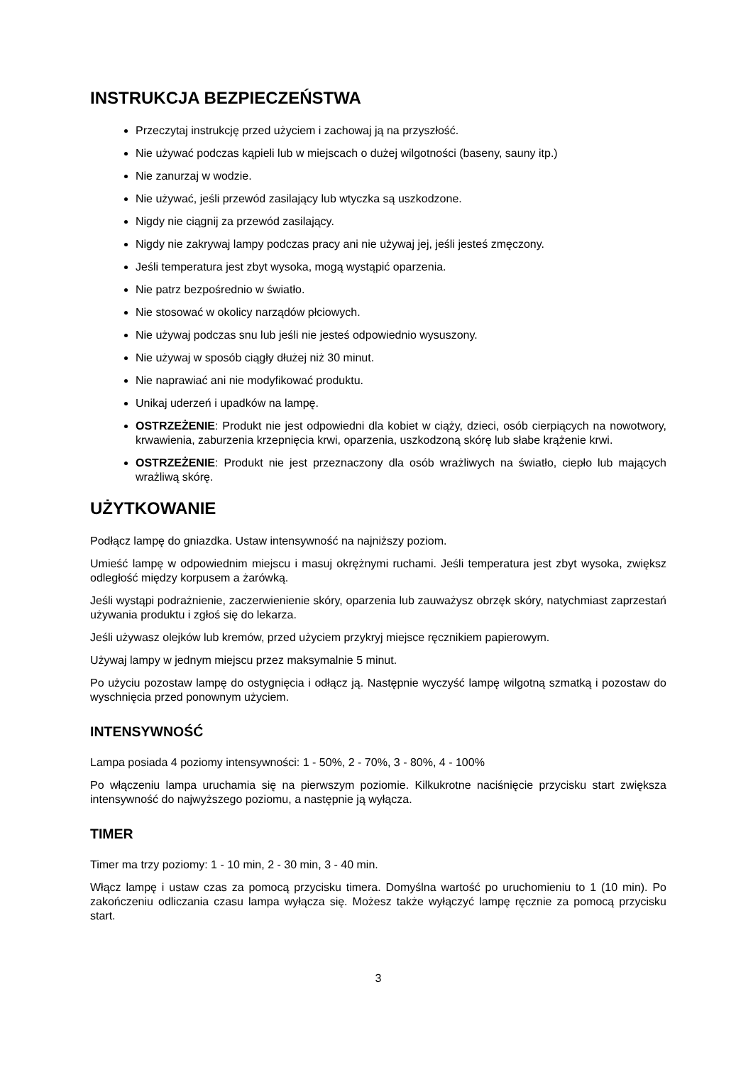INSTRUKCJA BEZPIECZEŃSTWA
Przeczytaj instrukcję przed użyciem i zachowaj ją na przyszłość.
Nie używać podczas kąpieli lub w miejscach o dużej wilgotności (baseny, sauny itp.)
Nie zanurzaj w wodzie.
Nie używać, jeśli przewód zasilający lub wtyczka są uszkodzone.
Nigdy nie ciągnij za przewód zasilający.
Nigdy nie zakrywaj lampy podczas pracy ani nie używaj jej, jeśli jesteś zmęczony.
Jeśli temperatura jest zbyt wysoka, mogą wystąpić oparzenia.
Nie patrz bezpośrednio w światło.
Nie stosować w okolicy narządów płciowych.
Nie używaj podczas snu lub jeśli nie jesteś odpowiednio wysuszony.
Nie używaj w sposób ciągły dłużej niż 30 minut.
Nie naprawiać ani nie modyfikować produktu.
Unikaj uderzeń i upadków na lampę.
OSTRZEŻENIE: Produkt nie jest odpowiedni dla kobiet w ciąży, dzieci, osób cierpiących na nowotwory, krwawienia, zaburzenia krzepnięcia krwi, oparzenia, uszkodzoną skórę lub słabe krążenie krwi.
OSTRZEŻENIE: Produkt nie jest przeznaczony dla osób wrażliwych na światło, ciepło lub mających wrażliwą skórę.
UŻYTKOWANIE
Podłącz lampę do gniazdka. Ustaw intensywność na najniższy poziom.
Umieść lampę w odpowiednim miejscu i masuj okrężnymi ruchami. Jeśli temperatura jest zbyt wysoka, zwiększ odległość między korpusem a żarówką.
Jeśli wystąpi podrażnienie, zaczerwienienie skóry, oparzenia lub zauważysz obrzęk skóry, natychmiast zaprzestań używania produktu i zgłoś się do lekarza.
Jeśli używasz olejków lub kremów, przed użyciem przykryj miejsce ręcznikiem papierowym.
Używaj lampy w jednym miejscu przez maksymalnie 5 minut.
Po użyciu pozostaw lampę do ostygnięcia i odłącz ją. Następnie wyczyść lampę wilgotną szmatką i pozostaw do wyschnięcia przed ponownym użyciem.
INTENSYWNOŚĆ
Lampa posiada 4 poziomy intensywności: 1 - 50%, 2 - 70%, 3 - 80%, 4 - 100%
Po włączeniu lampa uruchamia się na pierwszym poziomie. Kilkukrotne naciśnięcie przycisku start zwiększa intensywność do najwyższego poziomu, a następnie ją wyłącza.
TIMER
Timer ma trzy poziomy: 1 - 10 min, 2 - 30 min, 3 - 40 min.
Włącz lampę i ustaw czas za pomocą przycisku timera. Domyślna wartość po uruchomieniu to 1 (10 min). Po zakończeniu odliczania czasu lampa wyłącza się. Możesz także wyłączyć lampę ręcznie za pomocą przycisku start.
3